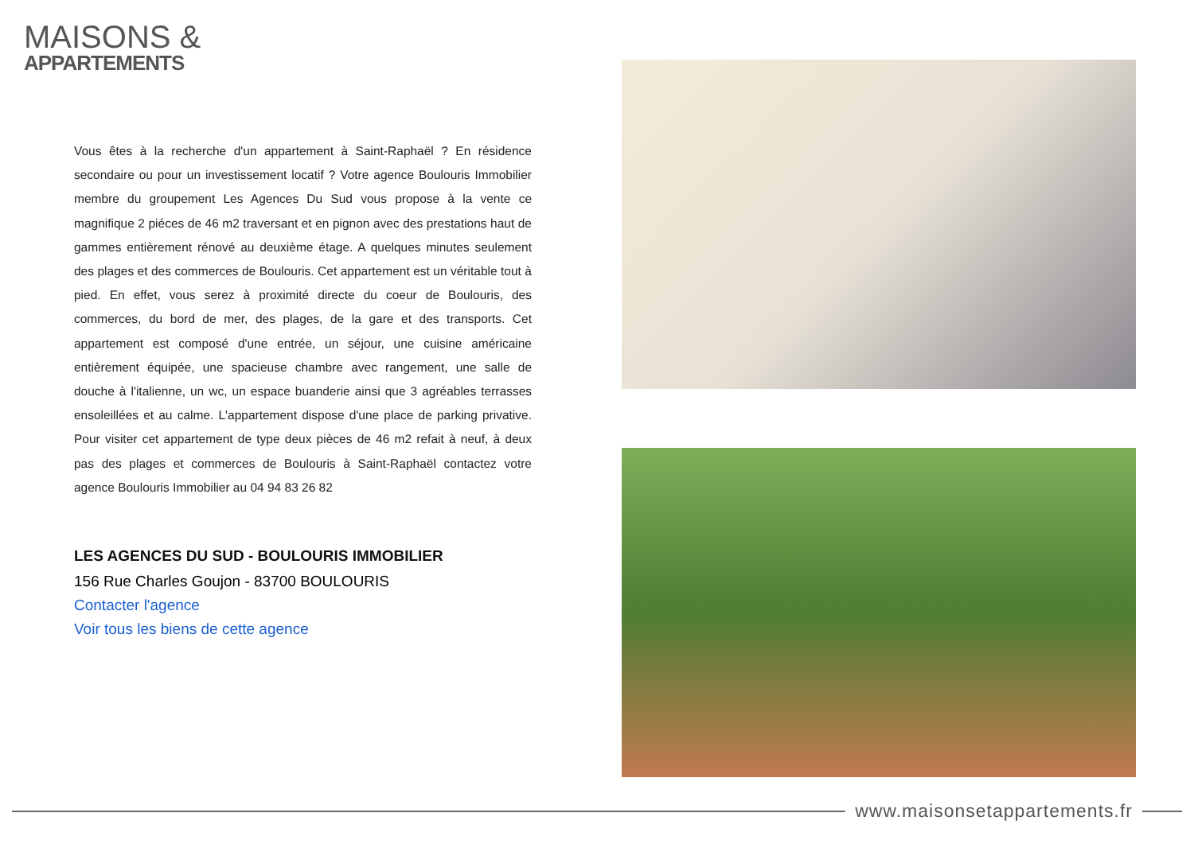MAISONS &
APPARTEMENTS
Vous êtes à la recherche d'un appartement à Saint-Raphaël ? En résidence secondaire ou pour un investissement locatif ? Votre agence Boulouris Immobilier membre du groupement Les Agences Du Sud vous propose à la vente ce magnifique 2 piéces de 46 m2 traversant et en pignon avec des prestations haut de gammes entièrement rénové au deuxième étage. A quelques minutes seulement des plages et des commerces de Boulouris. Cet appartement est un véritable tout à pied. En effet, vous serez à proximité directe du coeur de Boulouris, des commerces, du bord de mer, des plages, de la gare et des transports. Cet appartement est composé d'une entrée, un séjour, une cuisine américaine entièrement équipée, une spacieuse chambre avec rangement, une salle de douche à l'italienne, un wc, un espace buanderie ainsi que 3 agréables terrasses ensoleillées et au calme. L'appartement dispose d'une place de parking privative. Pour visiter cet appartement de type deux pièces de 46 m2 refait à neuf, à deux pas des plages et commerces de Boulouris à Saint-Raphaël contactez votre agence Boulouris Immobilier au 04 94 83 26 82
LES AGENCES DU SUD - BOULOURIS IMMOBILIER
156 Rue Charles Goujon - 83700 BOULOURIS
Contacter l'agence
Voir tous les biens de cette agence
www.maisonsetappartements.fr